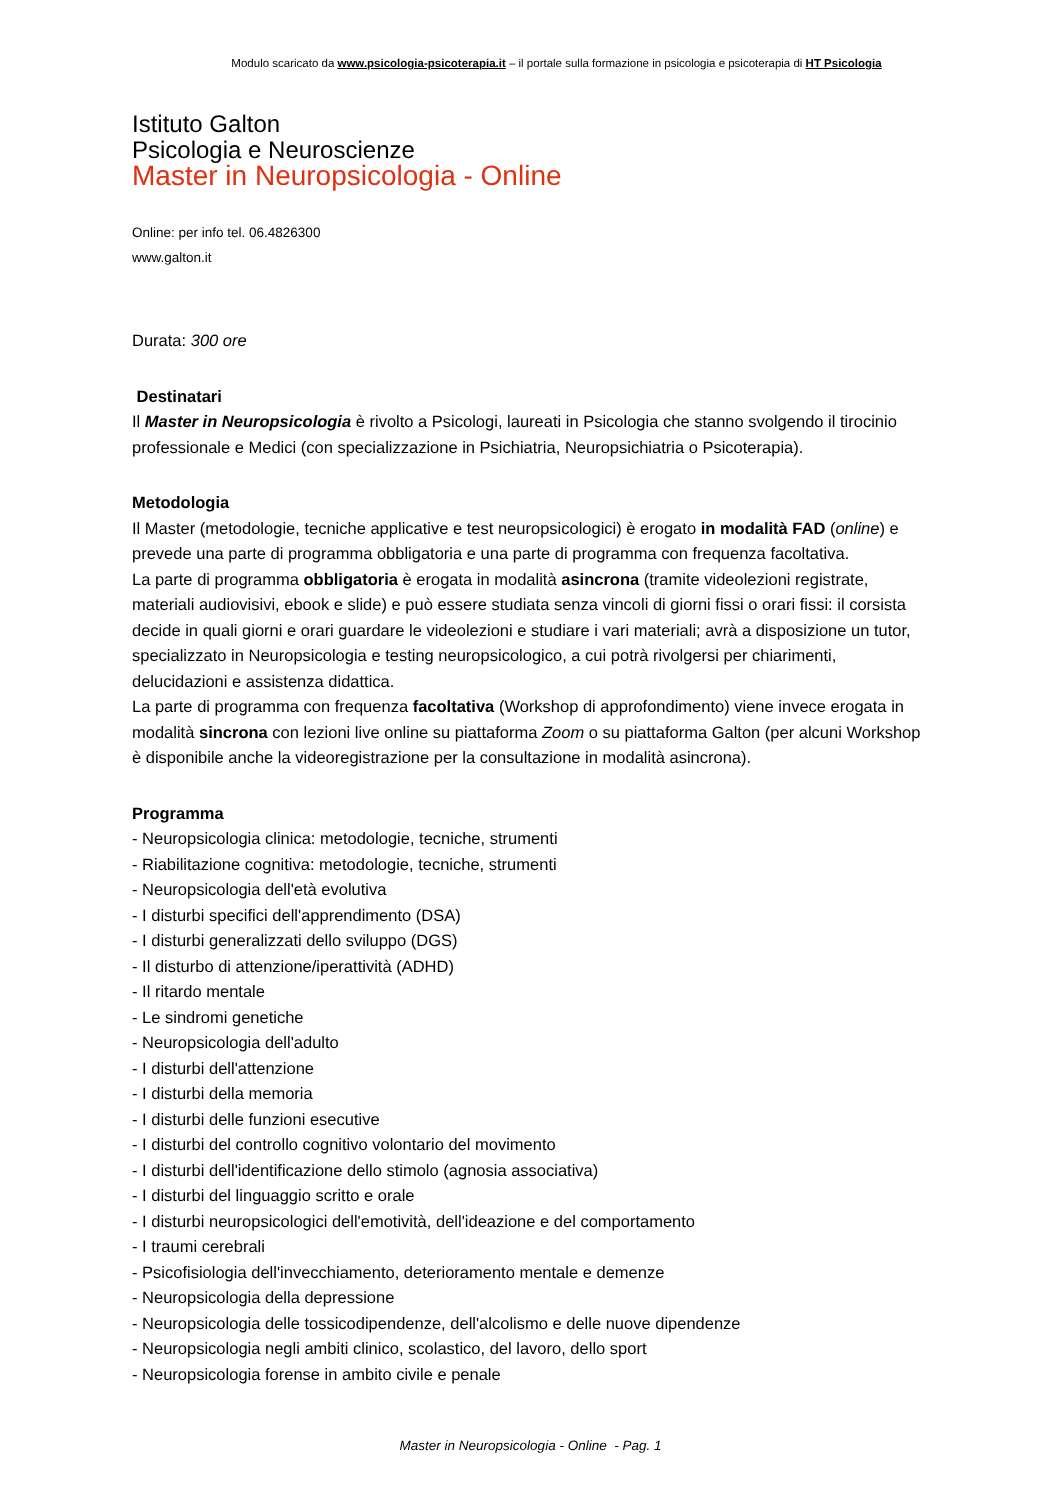Modulo scaricato da www.psicologia-psicoterapia.it – il portale sulla formazione in psicologia e psicoterapia di HT Psicologia
Istituto Galton
Psicologia e Neuroscienze
Master in Neuropsicologia - Online
Online: per info tel. 06.4826300
www.galton.it
Durata: 300 ore
Destinatari
Il Master in Neuropsicologia è rivolto a Psicologi, laureati in Psicologia che stanno svolgendo il tirocinio professionale e Medici (con specializzazione in Psichiatria, Neuropsichiatria o Psicoterapia).
Metodologia
Il Master (metodologie, tecniche applicative e test neuropsicologici) è erogato in modalità FAD (online) e prevede una parte di programma obbligatoria e una parte di programma con frequenza facoltativa.
La parte di programma obbligatoria è erogata in modalità asincrona (tramite videolezioni registrate, materiali audiovisivi, ebook e slide) e può essere studiata senza vincoli di giorni fissi o orari fissi: il corsista decide in quali giorni e orari guardare le videolezioni e studiare i vari materiali; avrà a disposizione un tutor, specializzato in Neuropsicologia e testing neuropsicologico, a cui potrà rivolgersi per chiarimenti, delucidazioni e assistenza didattica.
La parte di programma con frequenza facoltativa (Workshop di approfondimento) viene invece erogata in modalità sincrona con lezioni live online su piattaforma Zoom o su piattaforma Galton (per alcuni Workshop è disponibile anche la videoregistrazione per la consultazione in modalità asincrona).
Programma
- Neuropsicologia clinica: metodologie, tecniche, strumenti
- Riabilitazione cognitiva: metodologie, tecniche, strumenti
- Neuropsicologia dell'età evolutiva
- I disturbi specifici dell'apprendimento (DSA)
- I disturbi generalizzati dello sviluppo (DGS)
- Il disturbo di attenzione/iperattività (ADHD)
- Il ritardo mentale
- Le sindromi genetiche
- Neuropsicologia dell'adulto
- I disturbi dell'attenzione
- I disturbi della memoria
- I disturbi delle funzioni esecutive
- I disturbi del controllo cognitivo volontario del movimento
- I disturbi dell'identificazione dello stimolo (agnosia associativa)
- I disturbi del linguaggio scritto e orale
- I disturbi neuropsicologici dell'emotività, dell'ideazione e del comportamento
- I traumi cerebrali
- Psicofisiologia dell'invecchiamento, deterioramento mentale e demenze
- Neuropsicologia della depressione
- Neuropsicologia delle tossicodipendenze, dell'alcolismo e delle nuove dipendenze
- Neuropsicologia negli ambiti clinico, scolastico, del lavoro, dello sport
- Neuropsicologia forense in ambito civile e penale
Master in Neuropsicologia - Online - Pag. 1